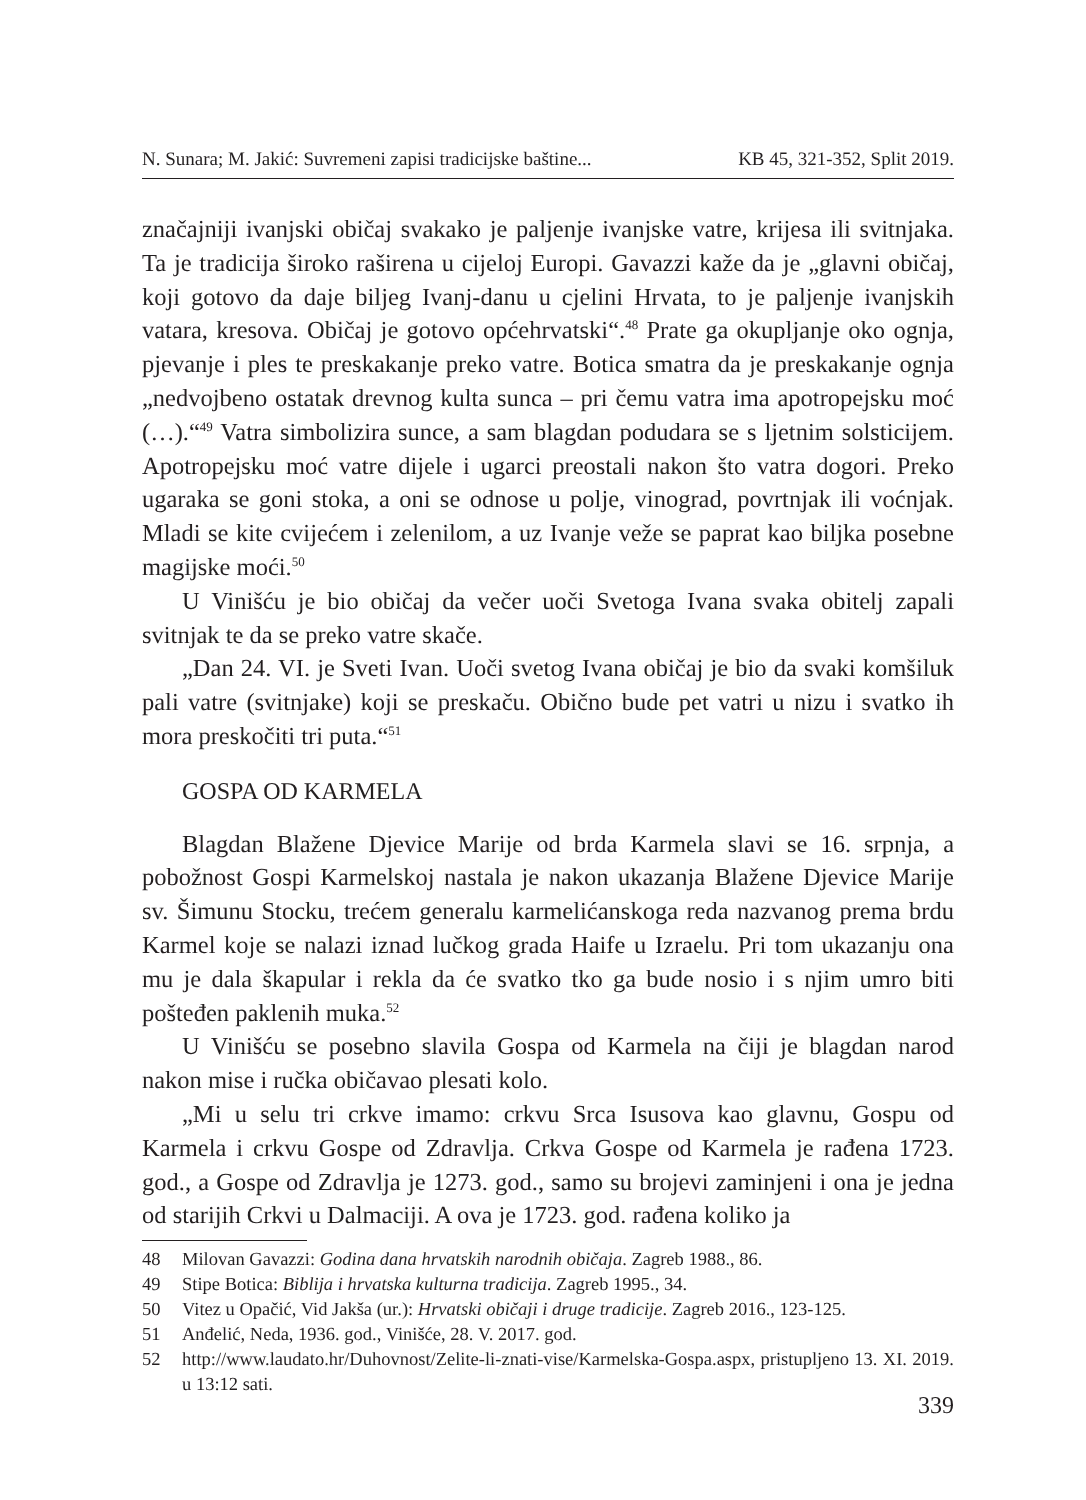N. Sunara; M. Jakić: Suvremeni zapisi tradicijske baštine... KB 45, 321-352, Split 2019.
značajniji ivanjski običaj svakako je paljenje ivanjske vatre, krijesa ili svitnjaka. Ta je tradicija široko raširena u cijeloj Europi. Gavazzi kaže da je „glavni običaj, koji gotovo da daje biljeg Ivanj-danu u cjelini Hrvata, to je paljenje ivanjskih vatara, kresova. Običaj je gotovo općehrvatski“.<sup>48</sup> Prate ga okupljanje oko ognja, pjevanje i ples te preskakanje preko vatre. Botica smatra da je preskakanje ognja „nedvojbeno ostatak drevnog kulta sunca – pri čemu vatra ima apotropejsku moć (…).“<sup>49</sup> Vatra simbolizira sunce, a sam blagdan podudara se s ljetnim solsticijem. Apotropejsku moć vatre dijele i ugarci preostali nakon što vatra dogori. Preko ugaraka se goni stoka, a oni se odnose u polje, vinograd, povrtnjak ili voćnjak. Mladi se kite cvijećem i zelenilom, a uz Ivanje veže se paprat kao biljka posebne magijske moći.<sup>50</sup>
U Vinišću je bio običaj da večer uoči Svetoga Ivana svaka obitelj zapali svitnjak te da se preko vatre skače.
„Dan 24. VI. je Sveti Ivan. Uoči svetog Ivana običaj je bio da svaki komšiluk pali vatre (svitnjake) koji se preskaču. Obično bude pet vatri u nizu i svatko ih mora preskočiti tri puta.“<sup>51</sup>
GOSPA OD KARMELA
Blagdan Blažene Djevice Marije od brda Karmela slavi se 16. srpnja, a pobožnost Gospi Karmelskoj nastala je nakon ukazanja Blažene Djevice Marije sv. Šimunu Stocku, trećem generalu karmelićanskoga reda nazvanog prema brdu Karmel koje se nalazi iznad lučkog grada Haife u Izraelu. Pri tom ukazanju ona mu je dala škapular i rekla da će svatko tko ga bude nosio i s njim umro biti pošteđen paklenih muka.<sup>52</sup>
U Vinišću se posebno slavila Gospa od Karmela na čiji je blagdan narod nakon mise i ručka običavao plesati kolo.
„Mi u selu tri crkve imamo: crkvu Srca Isusova kao glavnu, Gospu od Karmela i crkvu Gospe od Zdravlja. Crkva Gospe od Karmela je rađena 1723. god., a Gospe od Zdravlja je 1273. god., samo su brojevi zaminjeni i ona je jedna od starijih Crkvi u Dalmaciji. A ova je 1723. god. rađena koliko ja
48 Milovan Gavazzi: Godina dana hrvatskih narodnih običaja. Zagreb 1988., 86.
49 Stipe Botica: Biblija i hrvatska kulturna tradicija. Zagreb 1995., 34.
50 Vitez u Opačić, Vid Jakša (ur.): Hrvatski običaji i druge tradicije. Zagreb 2016., 123-125.
51 Anđelić, Neda, 1936. god., Vinišće, 28. V. 2017. god.
52 http://www.laudato.hr/Duhovnost/Zelite-li-znati-vise/Karmelska-Gospa.aspx, pristupljeno 13. XI. 2019. u 13:12 sati.
339